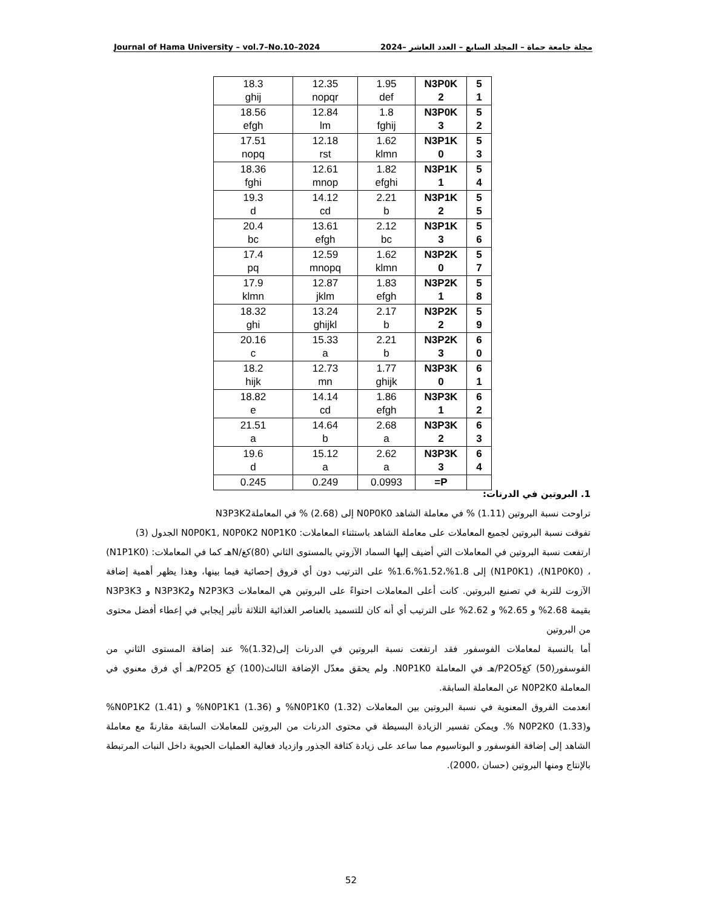Journal of Hama University – vol.7–No.10–2024 مجلة جامعة حماة – المجلد السابع – العدد العاشر –2024
| 18.3 ghij | 12.35 nopqr | 1.95 def | N3P0K 2 | 5 1 |
| 18.56 efgh | 12.84 lm | 1.8 fghij | N3P0K 3 | 5 2 |
| 17.51 nopq | 12.18 rst | 1.62 klmn | N3P1K 0 | 5 3 |
| 18.36 fghi | 12.61 mnop | 1.82 efghi | N3P1K 1 | 5 4 |
| 19.3 d | 14.12 cd | 2.21 b | N3P1K 2 | 5 5 |
| 20.4 bc | 13.61 efgh | 2.12 bc | N3P1K 3 | 5 6 |
| 17.4 pq | 12.59 mnopq | 1.62 klmn | N3P2K 0 | 5 7 |
| 17.9 klmn | 12.87 jklm | 1.83 efgh | N3P2K 1 | 5 8 |
| 18.32 ghi | 13.24 ghijkl | 2.17 b | N3P2K 2 | 5 9 |
| 20.16 c | 15.33 a | 2.21 b | N3P2K 3 | 6 0 |
| 18.2 hijk | 12.73 mn | 1.77 ghijk | N3P3K 0 | 6 1 |
| 18.82 e | 14.14 cd | 1.86 efgh | N3P3K 1 | 6 2 |
| 21.51 a | 14.64 b | 2.68 a | N3P3K 2 | 6 3 |
| 19.6 d | 15.12 a | 2.62 a | N3P3K 3 | 6 4 |
| 0.245 | 0.249 | 0.0993 | =P | |
1. البروتين في الدرنات:
تراوحت نسبة البروتين (1.11) % في معاملة الشاهد N0P0K0 إلى (2.68) % في المعاملةN3P3K2
تفوقت نسبة البروتين لجميع المعاملات على معاملة الشاهد باستثناء المعاملات: N0P0K1, N0P0K2 N0P1K0 الجدول (3)
ارتفعت نسبة البروتين في المعاملات التي أضيف إليها السماد الآزوتي بالمستوى الثاني (80)كغ/Nهـ كما في المعاملات: (N1P1K0) ، (N1P0K0)، (N1P0K1) إلى 1.8%،1.52%،1.6% على الترتيب دون أي فروق إحصائية فيما بينها، وهذا يظهر أهمية إضافة الآزوت للتربة في تصنيع البروتين. كانت أعلى المعاملات احتواءً على البروتين هي المعاملات N2P3K3 وN3P3K2 و N3P3K3 بقيمة 2.68% و 2.65% و 2.62% على الترتيب أي أنه كان للتسميد بالعناصر الغذائية الثلاثة تأثير إيجابي في إعطاء أفضل محتوى من البروتين
أما بالنسبة لمعاملات الفوسفور فقد ارتفعت نسبة البروتين في الدرنات إلى(1.32)% عند إضافة المستوى الثاني من الفوسفور(50) كغP2O5/هـ في المعاملة N0P1K0. ولم يحقق معدّل الإضافة الثالث(100) كغ P2O5/هـ أي فرق معنوي في المعاملة N0P2K0 عن المعاملة السابقة.
انعدمت الفروق المعنوية في نسبة البروتين بين المعاملات N0P1K0 (1.32)% و N0P1K1 (1.36)% و N0P1K2 (1.41)% وN0P2K0 (1.33) %. ويمكن تفسير الزيادة البسيطة في محتوى الدرنات من البروتين للمعاملات السابقة مقارنةً مع معاملة الشاهد إلى إضافة الفوسفور و البوتاسيوم مما ساعد على زيادة كثافة الجذور وازدياد فعالية العمليات الحيوية داخل النبات المرتبطة بالإنتاج ومنها البروتين (حسان ،2000).
52